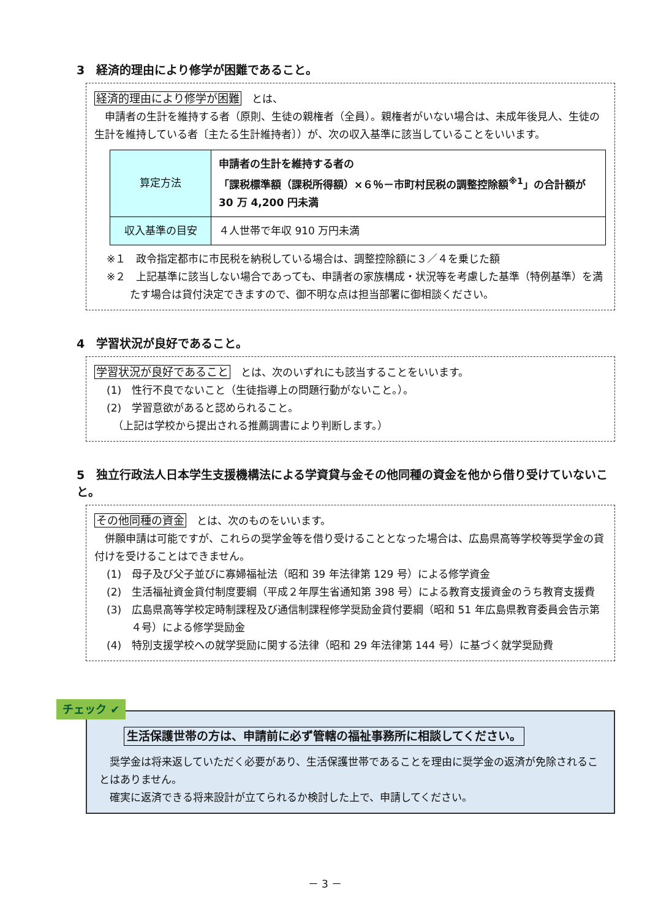3　経済的理由により修学が困難であること。
経済的理由により修学が困難　とは、
申請者の生計を維持する者（原則、生徒の親権者（全員）。親権者がいない場合は、未成年後見人、生徒の生計を維持している者〔主たる生計維持者〕）が、次の収入基準に該当していることをいいます。
| 算定方法 | 申請者の生計を維持する者の 「課税標準額（課税所得額）×６％－市町村民税の調整控除額<sup>※1</sup>」の合計額が 30 万 4,200 円未満 |
| 収入基準の目安 | ４人世帯で年収 910 万円未満 |
※１　政令指定都市に市民税を納税している場合は、調整控除額に３／４を乗じた額
※２　上記基準に該当しない場合であっても、申請者の家族構成・状況等を考慮した基準（特例基準）を満たす場合は貸付決定できますので、御不明な点は担当部署に御相談ください。
4　学習状況が良好であること。
学習状況が良好であること　とは、次のいずれにも該当することをいいます。
(1)　性行不良でないこと（生徒指導上の問題行動がないこと。）。
(2)　学習意欲があると認められること。
（上記は学校から提出される推薦調書により判断します。）
5　独立行政法人日本学生支援機構法による学資貸与金その他同種の資金を他から借り受けていないこと。
その他同種の資金　とは、次のものをいいます。
併願申請は可能ですが、これらの奨学金等を借り受けることとなった場合は、広島県高等学校等奨学金の貸付けを受けることはできません。
(1)　母子及び父子並びに寡婦福祉法（昭和 39 年法律第 129 号）による修学資金
(2)　生活福祉資金貸付制度要綱（平成２年厚生省通知第 398 号）による教育支援資金のうち教育支援費
(3)　広島県高等学校定時制課程及び通信制課程修学奨励金貸付要綱（昭和 51 年広島県教育委員会告示第４号）による修学奨励金
(4)　特別支援学校への就学奨励に関する法律（昭和 29 年法律第 144 号）に基づく就学奨励費
チェック ✔
生活保護世帯の方は、申請前に必ず管轄の福祉事務所に相談してください。
奨学金は将来返していただく必要があり、生活保護世帯であることを理由に奨学金の返済が免除されることはありません。
確実に返済できる将来設計が立てられるか検討した上で、申請してください。
－ 3 －